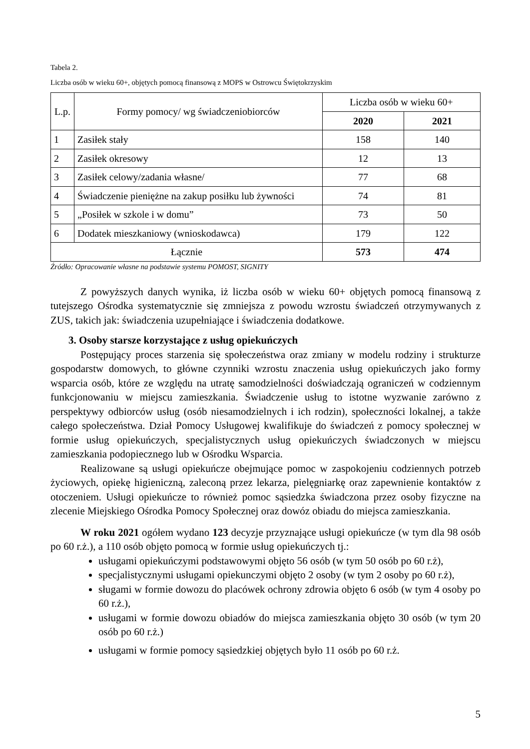Tabela 2.
Liczba osób w wieku 60+, objętych pomocą finansową z MOPS w Ostrowcu Świętokrzyskim
| L.p. | Formy pomocy/ wg świadczeniobiorców | Liczba osób w wieku 60+ | |
| --- | --- | --- | --- |
| | | 2020 | 2021 |
| 1 | Zasiłek stały | 158 | 140 |
| 2 | Zasiłek okresowy | 12 | 13 |
| 3 | Zasiłek celowy/zadania własne/ | 77 | 68 |
| 4 | Świadczenie pieniężne na zakup posiłku lub żywności | 74 | 81 |
| 5 | „Posiłek w szkole i w domu” | 73 | 50 |
| 6 | Dodatek mieszkaniowy (wnioskodawca) | 179 | 122 |
| Łącznie | | 573 | 474 |
Źródło: Opracowanie własne na podstawie systemu POMOST, SIGNITY
Z powyższych danych wynika, iż liczba osób w wieku 60+ objętych pomocą finansową z tutejszego Ośrodka systematycznie się zmniejsza z powodu wzrostu świadczeń otrzymywanych z ZUS, takich jak: świadczenia uzupełniające i świadczenia dodatkowe.
3. Osoby starsze korzystające z usług opiekuńczych
Postępujący proces starzenia się społeczeństwa oraz zmiany w modelu rodziny i strukturze gospodarstw domowych, to główne czynniki wzrostu znaczenia usług opiekuńczych jako formy wsparcia osób, które ze względu na utratę samodzielności doświadczają ograniczeń w codziennym funkcjonowaniu w miejscu zamieszkania. Świadczenie usług to istotne wyzwanie zarówno z perspektywy odbiorców usług (osób niesamodzielnych i ich rodzin), społeczności lokalnej, a także całego społeczeństwa. Dział Pomocy Usługowej kwalifikuje do świadczeń z pomocy społecznej w formie usług opiekuńczych, specjalistycznych usług opiekuńczych świadczonych w miejscu zamieszkania podopiecznego lub w Ośrodku Wsparcia.
Realizowane są usługi opiekuńcze obejmujące pomoc w zaspokojeniu codziennych potrzeb życiowych, opiekę higieniczną, zaleconą przez lekarza, pielęgniarkę oraz zapewnienie kontaktów z otoczeniem. Usługi opiekuńcze to również pomoc sąsiedzka świadczona przez osoby fizyczne na zlecenie Miejskiego Ośrodka Pomocy Społecznej oraz dowóz obiadu do miejsca zamieszkania.
W roku 2021 ogółem wydano 123 decyzje przyznające usługi opiekuńcze (w tym dla 98 osób po 60 r.ż.), a 110 osób objęto pomocą w formie usług opiekuńczych tj.:
usługami opiekuńczymi podstawowymi objęto 56 osób (w tym 50 osób po 60 r.ż),
specjalistycznymi usługami opiekunczymi objęto 2 osoby (w tym 2 osoby po 60 r.ż),
sługami w formie dowozu do placówek ochrony zdrowia objęto 6 osób (w tym 4 osoby po 60 r.ż.),
usługami w formie dowozu obiadów do miejsca zamieszkania objęto 30 osób (w tym 20 osób po 60 r.ż.)
usługami w formie pomocy sąsiedzkiej objętych było 11 osób po 60 r.ż.
5